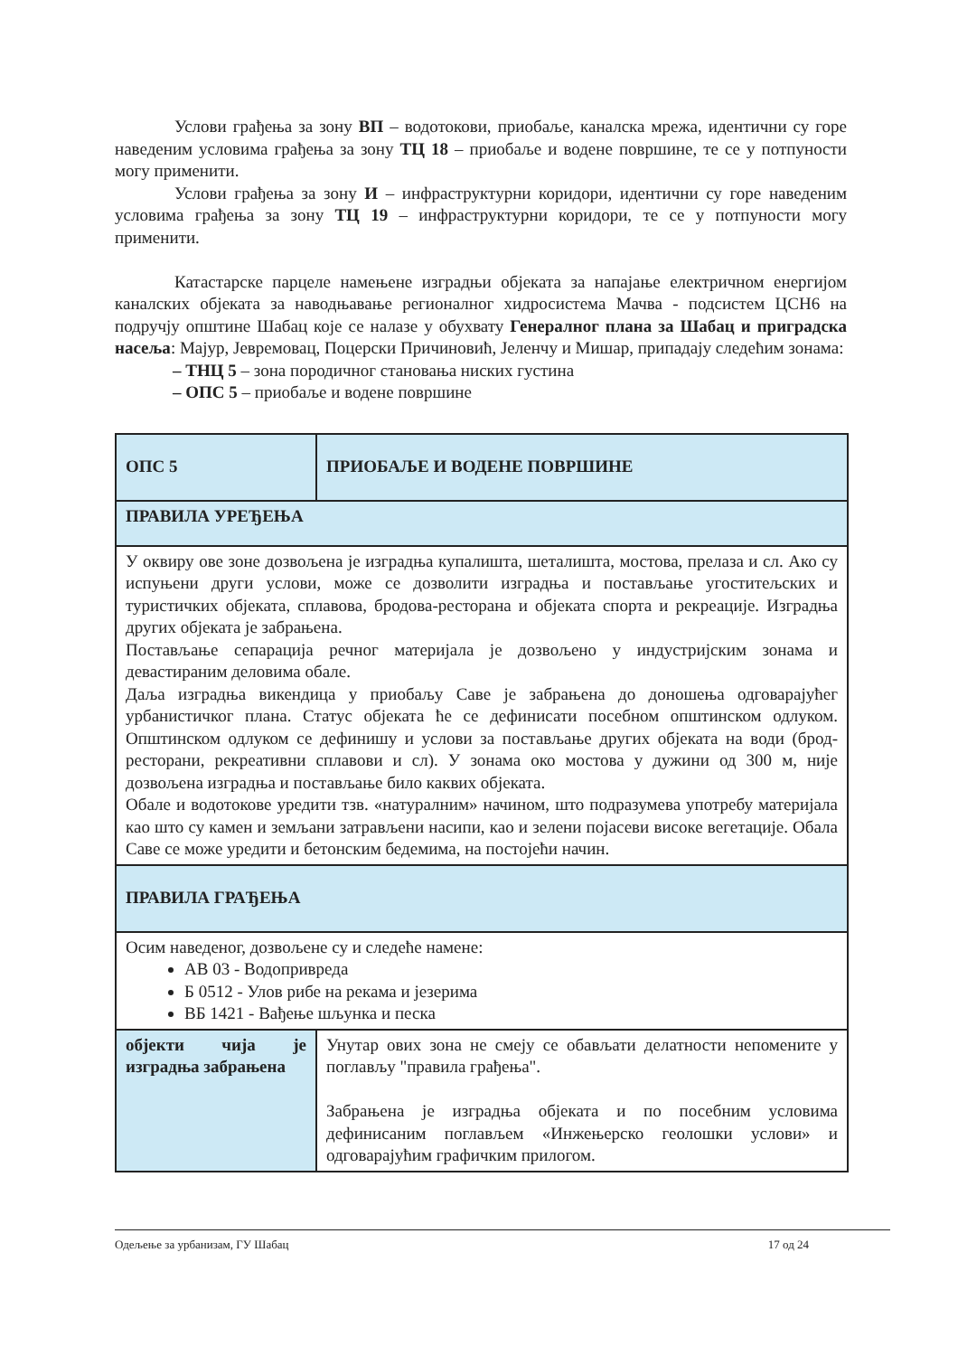Услови грађења за зону ВП – водотокови, приобаље, каналска мрежа, идентични су горе наведеним условима грађења за зону ТЦ 18 – приобаље и водене површине, те се у потпуности могу применити.
Услови грађења за зону И – инфраструктурни коридори, идентични су горе наведеним условима грађења за зону ТЦ 19 – инфраструктурни коридори, те се у потпуности могу применити.
Катастарске парцеле намењене изградњи објеката за напајање електричном енергијом каналских објеката за наводњавање регионалног хидросистема Мачва - подсистем ЦСН6 на подручју општине Шабац које се налазе у обухвату Генералног плана за Шабац и приградска насеља: Мајур, Јевремовац, Поцерски Причиновић, Јеленчу и Мишар, припадају следећим зонама:
– ТНЦ 5 – зона породичног становања ниских густина
– ОПС 5 – приобаље и водене површине
| ОПС 5 | ПРИОБАЉЕ И ВОДЕНЕ ПОВРШИНЕ |
| ПРАВИЛА УРЕЂЕЊА | |
| У оквиру ове зоне дозвољена је изградња купалишта, шеталишта, мостова, прелаза и сл. Ако су испуњени други услови, може се дозволити изградња и постављање угоститељских и туристичких објеката, сплавова, бродова-ресторана и објеката спорта и рекреације. Изградња других објеката је забрањена. Постављање сепарација речног материјала је дозвољено у индустријским зонама и девастираним деловима обале. Даља изградња викендица у приобаљу Саве је забрањена до доношења одговарајућег урбанистичког плана. Статус објеката ће се дефинисати посебном општинском одлуком. Општинском одлуком се дефинишу и услови за постављање других објеката на води (брод-ресторани, рекреативни сплавови и сл). У зонама око мостова у дужини од 300 м, није дозвољена изградња и постављање било каквих објеката. Обале и водотокове уредити тзв. «натуралним» начином, што подразумева употребу материјала као што су камен и земљани затрављени насипи, као и зелени појасеви високе вегетације. Обала Саве се може уредити и бетонским бедемима, на постојећи начин. | |
| ПРАВИЛА ГРАЂЕЊА | |
| Осим наведеног, дозвољене су и следеће намене: АВ 03 - Водопривреда Б 0512 - Улов рибе на рекама и језерима ВБ 1421 - Вађење шљунка и песка | |
| објекти чија је изградња забрањена | Унутар ових зона не смеју се обављати делатности непомените у поглављу "правила грађења". Забрањена је изградња објеката и по посебним условима дефинисаним поглављем «Инжењерско геолошки услови» и одговарајућим графичким прилогом. |
Одељење за урбанизам, ГУ Шабац 17 од 24